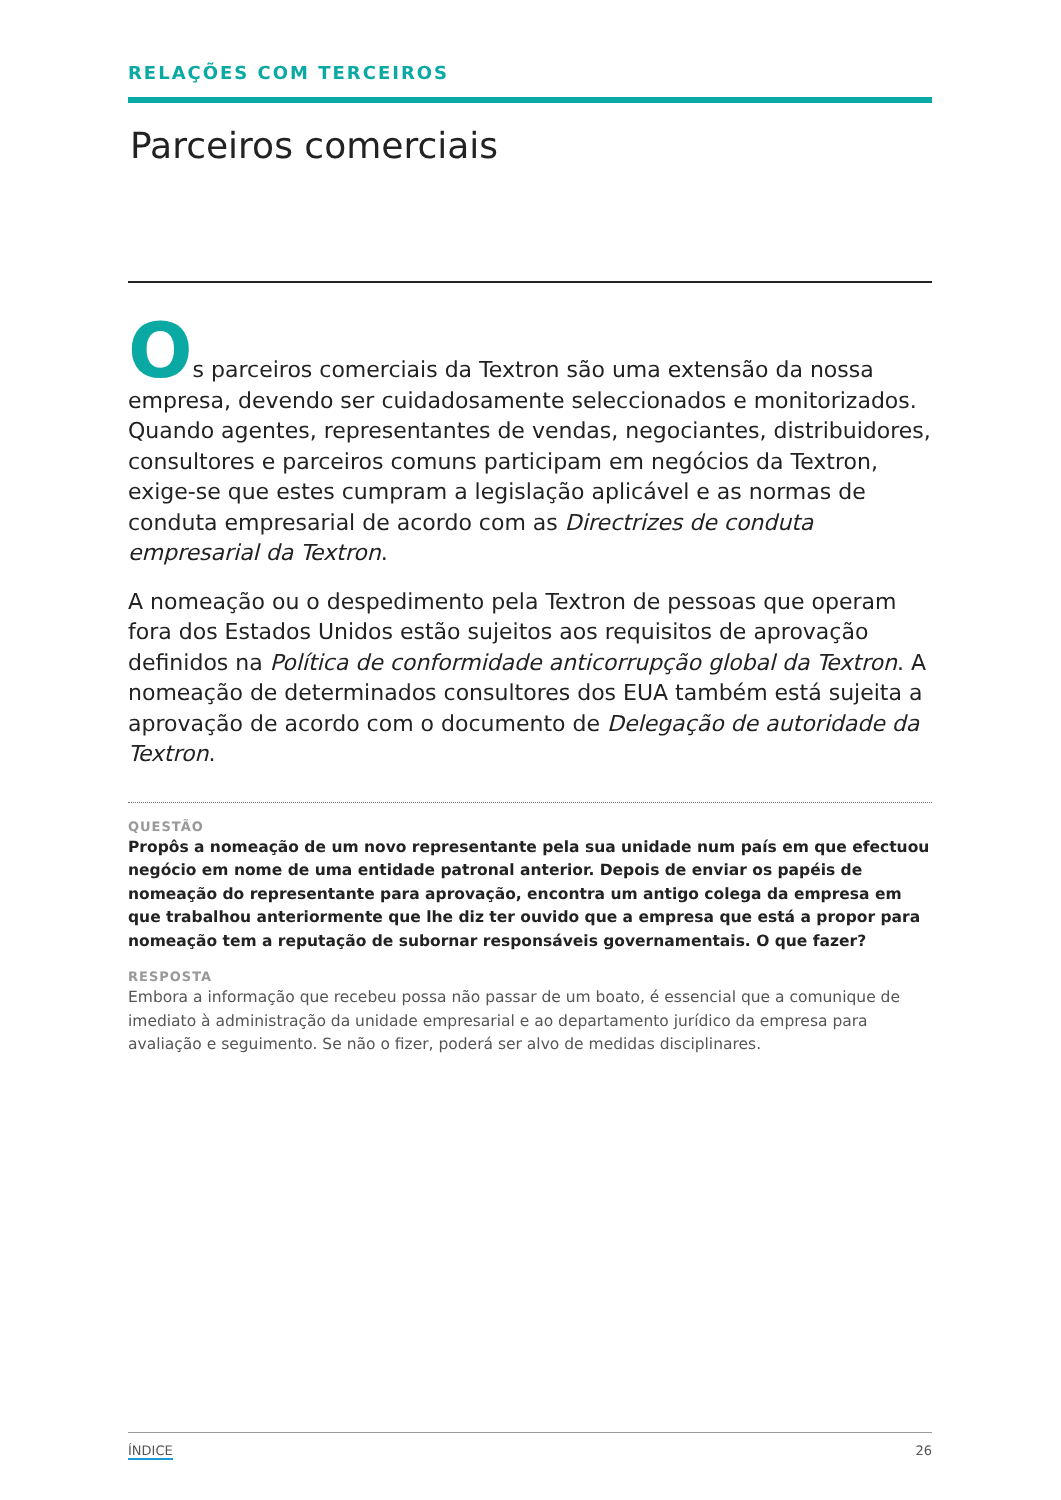RELAÇÕES COM TERCEIROS
Parceiros comerciais
Os parceiros comerciais da Textron são uma extensão da nossa empresa, devendo ser cuidadosamente seleccionados e monitorizados. Quando agentes, representantes de vendas, negociantes, distribuidores, consultores e parceiros comuns participam em negócios da Textron, exige-se que estes cumpram a legislação aplicável e as normas de conduta empresarial de acordo com as Directrizes de conduta empresarial da Textron.
A nomeação ou o despedimento pela Textron de pessoas que operam fora dos Estados Unidos estão sujeitos aos requisitos de aprovação definidos na Política de conformidade anticorrupção global da Textron. A nomeação de determinados consultores dos EUA também está sujeita a aprovação de acordo com o documento de Delegação de autoridade da Textron.
QUESTÃO
Propôs a nomeação de um novo representante pela sua unidade num país em que efectuou negócio em nome de uma entidade patronal anterior. Depois de enviar os papéis de nomeação do representante para aprovação, encontra um antigo colega da empresa em que trabalhou anteriormente que lhe diz ter ouvido que a empresa que está a propor para nomeação tem a reputação de subornar responsáveis governamentais. O que fazer?
RESPOSTA
Embora a informação que recebeu possa não passar de um boato, é essencial que a comunique de imediato à administração da unidade empresarial e ao departamento jurídico da empresa para avaliação e seguimento. Se não o fizer, poderá ser alvo de medidas disciplinares.
ÍNDICE 26